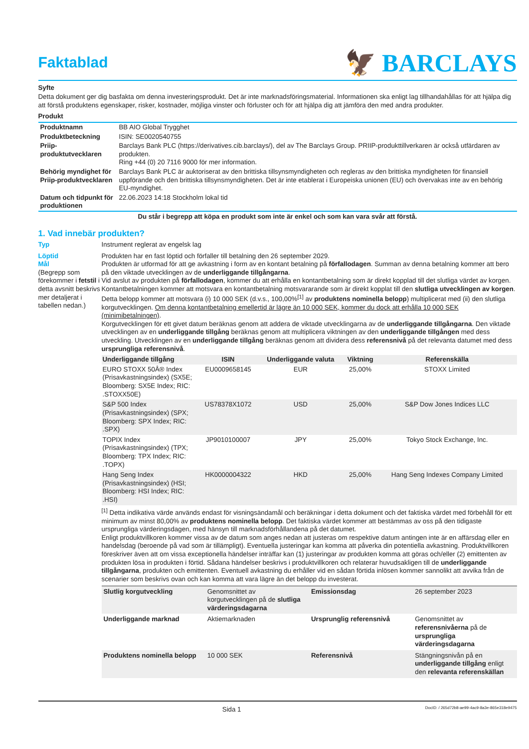Faktablad
🦅 BARCLAYS
Syfte
Detta dokument ger dig basfakta om denna investeringsprodukt. Det är inte marknadsföringsmaterial. Informationen ska enligt lag tillhandahållas för att hjälpa dig att förstå produktens egenskaper, risker, kostnader, möjliga vinster och förluster och för att hjälpa dig att jämföra den med andra produkter.
Produkt
| Produktnamn | BB AIO Global Trygghet |
| Produktbeteckning | ISIN: SE0020540755 |
| Priip-produktutvecklaren | Barclays Bank PLC (https://derivatives.cib.barclays/), del av The Barclays Group. PRIIP-produkttillverkaren är också utfärdaren av produkten. Ring +44 (0) 20 7116 9000 för mer information. |
| Behörig myndighet för Priip-produktvecklaren | Barclays Bank PLC är auktoriserat av den brittiska tillsynsmyndigheten och regleras av den brittiska myndigheten för finansiell uppförande och den brittiska tillsynsmyndigheten. Det är inte etablerat i Europeiska unionen (EU) och övervakas inte av en behörig EU-myndighet. |
| Datum och tidpunkt för produktionen | 22.06.2023 14:18 Stockholm lokal tid |
Du står i begrepp att köpa en produkt som inte är enkel och som kan vara svår att förstå.
1. Vad innebär produkten?
Typ Instrument reglerat av engelsk lag
Löptid
Mål
(Begrepp som förekommer i fetstil i detta avsnitt beskrivs mer detaljerat i tabellen nedan.)
Produkten har en fast löptid och förfaller till betalning den 26 september 2029.
Produkten är utformad för att ge avkastning i form av en kontant betalning på förfallodagen. Summan av denna betalning kommer att bero på den viktade utvecklingen av de underliggande tillgångarna.
Vid avslut av produkten på förfallodagen, kommer du att erhålla en kontantbetalning som är direkt kopplad till det slutliga värdet av korgen. Kontantbetalningen kommer att motsvara en kontantbetalning motsvararande som är direkt kopplat till den slutliga utvecklingen av korgen. Detta belopp kommer att motsvara (i) 10 000 SEK (d.v.s., 100,00%<sup>[1]</sup> av produktens nominella belopp) multiplicerat med (ii) den slutliga korgutvecklingen. Om denna kontantbetalning emellertid är lägre än 10 000 SEK, kommer du dock att erhålla 10 000 SEK (minimibetalningen).
Korgutvecklingen för ett givet datum beräknas genom att addera de viktade utvecklingarna av de underliggande tillgångarna. Den viktade utvecklingen av en underliggande tillgång beräknas genom att multiplicera viktningen av den underliggande tillgången med dess utveckling. Utvecklingen av en underliggande tillgång beräknas genom att dividera dess referensnivå på det relevanta datumet med dess ursprungliga referensnivå.
| Underliggande tillgång | ISIN | Underliggande valuta | Viktning | Referenskälla |
| --- | --- | --- | --- | --- |
| EURO STOXX 50Â® Index (Prisavkastningsindex) (SX5E; Bloomberg: SX5E Index; RIC: .STOXX50E) | EU0009658145 | EUR | 25,00% | STOXX Limited |
| S&P 500 Index (Prisavkastningsindex) (SPX; Bloomberg: SPX Index; RIC: .SPX) | US78378X1072 | USD | 25,00% | S&P Dow Jones Indices LLC |
| TOPIX Index (Prisavkastningsindex) (TPX; Bloomberg: TPX Index; RIC: .TOPX) | JP9010100007 | JPY | 25,00% | Tokyo Stock Exchange, Inc. |
| Hang Seng Index (Prisavkastningsindex) (HSI; Bloomberg: HSI Index; RIC: .HSI) | HK0000004322 | HKD | 25,00% | Hang Seng Indexes Company Limited |
<sup>[1]</sup> Detta indikativa värde används endast för visningsändamål och beräkningar i detta dokument och det faktiska värdet med förbehåll för ett minimum av minst 80,00% av produktens nominella belopp. Det faktiska värdet kommer att bestämmas av oss på den tidigaste ursprungliga värderingsdagen, med hänsyn till marknadsförhållandena på det datumet.
Enligt produktvillkoren kommer vissa av de datum som anges nedan att justeras om respektive datum antingen inte är en affärsdag eller en handelsdag (beroende på vad som är tillämpligt). Eventuella justeringar kan komma att påverka din potentiella avkastning. Produktvillkoren föreskriver även att om vissa exceptionella händelser inträffar kan (1) justeringar av produkten komma att göras och/eller (2) emittenten av produkten lösa in produkten i förtid. Sådana händelser beskrivs i produktvillkoren och relaterar huvudsakligen till de underliggande tillgångarna, produkten och emittenten. Eventuell avkastning du erhåller vid en sådan förtida inlösen kommer sannolikt att avvika från de scenarier som beskrivs ovan och kan komma att vara lägre än det belopp du investerat.
| Slutlig korgutveckling | Genomsnittet av korgutvecklingen på de slutliga värderingsdagarna | Emissionsdag | 26 september 2023 |
| Underliggande marknad | Aktiemarknaden | Ursprunglig referensnivå | Genomsnittet av referensnivåerna på de ursprungliga värderingsdagarna |
| Produktens nominella belopp | 10 000 SEK | Referensnivå | Stängningsnivån på en underliggande tillgång enligt den relevanta referenskällan |
Sida 1 DocID: / 265d72b8-ae99-4ac9-8a3e-865e318e9475